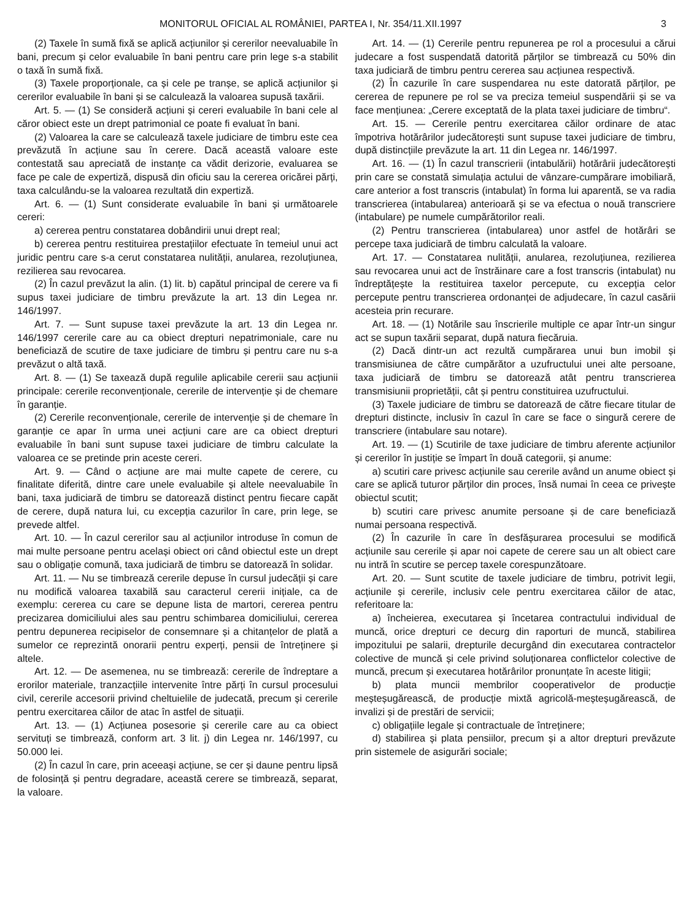MONITORUL OFICIAL AL ROMÂNIEI, PARTEA I, Nr. 354/11.XII.1997 3
(2) Taxele în sumă fixă se aplică acțiunilor și cererilor neevaluabile în bani, precum și celor evaluabile în bani pentru care prin lege s-a stabilit o taxă în sumă fixă.
(3) Taxele proporționale, ca și cele pe tranșe, se aplică acțiunilor și cererilor evaluabile în bani și se calculează la valoarea supusă taxării.
Art. 5. — (1) Se consideră acțiuni și cereri evaluabile în bani cele al căror obiect este un drept patrimonial ce poate fi evaluat în bani.
(2) Valoarea la care se calculează taxele judiciare de timbru este cea prevăzută în acțiune sau în cerere. Dacă această valoare este contestată sau apreciată de instanțe ca vădit derizorie, evaluarea se face pe cale de expertiză, dispusă din oficiu sau la cererea oricărei părți, taxa calculându-se la valoarea rezultată din expertiză.
Art. 6. — (1) Sunt considerate evaluabile în bani și următoarele cereri:
a) cererea pentru constatarea dobândirii unui drept real;
b) cererea pentru restituirea prestațiilor efectuate în temeiul unui act juridic pentru care s-a cerut constatarea nulității, anularea, rezoluțiunea, rezilierea sau revocarea.
(2) În cazul prevăzut la alin. (1) lit. b) capătul principal de cerere va fi supus taxei judiciare de timbru prevăzute la art. 13 din Legea nr. 146/1997.
Art. 7. — Sunt supuse taxei prevăzute la art. 13 din Legea nr. 146/1997 cererile care au ca obiect drepturi nepatrimoniale, care nu beneficiază de scutire de taxe judiciare de timbru și pentru care nu s-a prevăzut o altă taxă.
Art. 8. — (1) Se taxează după regulile aplicabile cererii sau acțiunii principale: cererile reconvenționale, cererile de intervenție și de chemare în garanție.
(2) Cererile reconvenționale, cererile de intervenție și de chemare în garanție ce apar în urma unei acțiuni care are ca obiect drepturi evaluabile în bani sunt supuse taxei judiciare de timbru calculate la valoarea ce se pretinde prin aceste cereri.
Art. 9. — Când o acțiune are mai multe capete de cerere, cu finalitate diferită, dintre care unele evaluabile și altele neevaluabile în bani, taxa judiciară de timbru se datorează distinct pentru fiecare capăt de cerere, după natura lui, cu excepția cazurilor în care, prin lege, se prevede altfel.
Art. 10. — În cazul cererilor sau al acțiunilor introduse în comun de mai multe persoane pentru același obiect ori când obiectul este un drept sau o obligație comună, taxa judiciară de timbru se datorează în solidar.
Art. 11. — Nu se timbrează cererile depuse în cursul judecății și care nu modifică valoarea taxabilă sau caracterul cererii inițiale, ca de exemplu: cererea cu care se depune lista de martori, cererea pentru precizarea domiciliului ales sau pentru schimbarea domiciliului, cererea pentru depunerea recipiselor de consemnare și a chitanțelor de plată a sumelor ce reprezintă onorarii pentru experți, pensii de întreținere și altele.
Art. 12. — De asemenea, nu se timbrează: cererile de îndreptare a erorilor materiale, tranzacțiile intervenite între părți în cursul procesului civil, cererile accesorii privind cheltuielile de judecată, precum și cererile pentru exercitarea căilor de atac în astfel de situații.
Art. 13. — (1) Acțiunea posesorie și cererile care au ca obiect servituți se timbrează, conform art. 3 lit. j) din Legea nr. 146/1997, cu 50.000 lei.
(2) În cazul în care, prin aceeași acțiune, se cer și daune pentru lipsă de folosință și pentru degradare, această cerere se timbrează, separat, la valoare.
Art. 14. — (1) Cererile pentru repunerea pe rol a procesului a cărui judecare a fost suspendată datorită părților se timbrează cu 50% din taxa judiciară de timbru pentru cererea sau acțiunea respectivă.
(2) În cazurile în care suspendarea nu este datorată părților, pe cererea de repunere pe rol se va preciza temeiul suspendării și se va face mențiunea: „Cerere exceptată de la plata taxei judiciare de timbru“.
Art. 15. — Cererile pentru exercitarea căilor ordinare de atac împotriva hotărârilor judecătorești sunt supuse taxei judiciare de timbru, după distincțiile prevăzute la art. 11 din Legea nr. 146/1997.
Art. 16. — (1) În cazul transcrierii (intabulării) hotărârii judecătorești prin care se constată simulația actului de vânzare-cumpărare imobiliară, care anterior a fost transcris (intabulat) în forma lui aparentă, se va radia transcrierea (intabularea) anterioară și se va efectua o nouă transcriere (intabulare) pe numele cumpărătorilor reali.
(2) Pentru transcrierea (intabularea) unor astfel de hotărâri se percepe taxa judiciară de timbru calculată la valoare.
Art. 17. — Constatarea nulității, anularea, rezoluțiunea, rezilierea sau revocarea unui act de înstrăinare care a fost transcris (intabulat) nu îndreptățește la restituirea taxelor percepute, cu excepția celor percepute pentru transcrierea ordonanței de adjudecare, în cazul casării acesteia prin recurare.
Art. 18. — (1) Notările sau înscrierile multiple ce apar într-un singur act se supun taxării separat, după natura fiecăruia.
(2) Dacă dintr-un act rezultă cumpărarea unui bun imobil și transmisiunea de către cumpărător a uzufructului unei alte persoane, taxa judiciară de timbru se datorează atât pentru transcrierea transmisiunii proprietății, cât și pentru constituirea uzufructului.
(3) Taxele judiciare de timbru se datorează de către fiecare titular de drepturi distincte, inclusiv în cazul în care se face o singură cerere de transcriere (intabulare sau notare).
Art. 19. — (1) Scutirile de taxe judiciare de timbru aferente acțiunilor și cererilor în justiție se împart în două categorii, și anume:
a) scutiri care privesc acțiunile sau cererile având un anume obiect și care se aplică tuturor părților din proces, însă numai în ceea ce privește obiectul scutit;
b) scutiri care privesc anumite persoane și de care beneficiază numai persoana respectivă.
(2) În cazurile în care în desfășurarea procesului se modifică acțiunile sau cererile și apar noi capete de cerere sau un alt obiect care nu intră în scutire se percep taxele corespunzătoare.
Art. 20. — Sunt scutite de taxele judiciare de timbru, potrivit legii, acțiunile și cererile, inclusiv cele pentru exercitarea căilor de atac, referitoare la:
a) încheierea, executarea și încetarea contractului individual de muncă, orice drepturi ce decurg din raporturi de muncă, stabilirea impozitului pe salarii, drepturile decurgând din executarea contractelor colective de muncă și cele privind soluționarea conflictelor colective de muncă, precum și executarea hotărârilor pronunțate în aceste litigii;
b) plata muncii membrilor cooperativelor de producție meșteșugărească, de producție mixtă agricolă-meșteșugărească, de invalizi și de prestări de servicii;
c) obligațiile legale și contractuale de întreținere;
d) stabilirea și plata pensiilor, precum și a altor drepturi prevăzute prin sistemele de asigurări sociale;